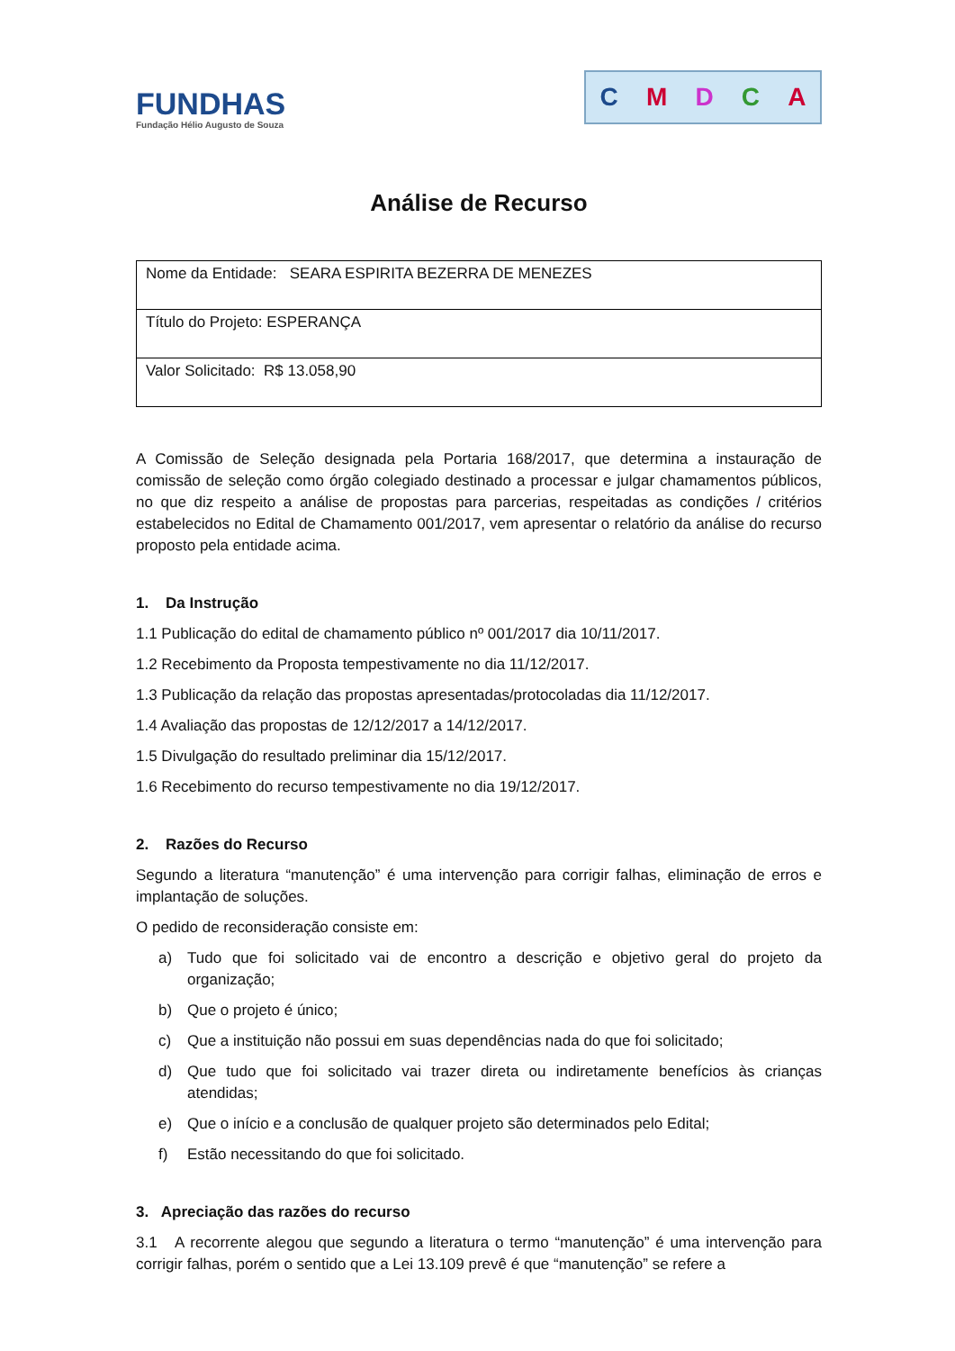FUNDHAS
Fundação Hélio Augusto de Souza
CMDCA
Análise de Recurso
| Nome da Entidade: SEARA ESPIRITA BEZERRA DE MENEZES |
| Título do Projeto: ESPERANÇA |
| Valor Solicitado: R$ 13.058,90 |
A Comissão de Seleção designada pela Portaria 168/2017, que determina a instauração de comissão de seleção como órgão colegiado destinado a processar e julgar chamamentos públicos, no que diz respeito a análise de propostas para parcerias, respeitadas as condições / critérios estabelecidos no Edital de Chamamento 001/2017, vem apresentar o relatório da análise do recurso proposto pela entidade acima.
1. Da Instrução
1.1 Publicação do edital de chamamento público nº 001/2017 dia 10/11/2017.
1.2 Recebimento da Proposta tempestivamente no dia 11/12/2017.
1.3 Publicação da relação das propostas apresentadas/protocoladas dia 11/12/2017.
1.4 Avaliação das propostas de 12/12/2017 a 14/12/2017.
1.5 Divulgação do resultado preliminar dia 15/12/2017.
1.6 Recebimento do recurso tempestivamente no dia 19/12/2017.
2. Razões do Recurso
Segundo a literatura “manutenção” é uma intervenção para corrigir falhas, eliminação de erros e implantação de soluções.
O pedido de reconsideração consiste em:
a) Tudo que foi solicitado vai de encontro a descrição e objetivo geral do projeto da organização;
b) Que o projeto é único;
c) Que a instituição não possui em suas dependências nada do que foi solicitado;
d) Que tudo que foi solicitado vai trazer direta ou indiretamente benefícios às crianças atendidas;
e) Que o início e a conclusão de qualquer projeto são determinados pelo Edital;
f) Estão necessitando do que foi solicitado.
3. Apreciação das razões do recurso
3.1 A recorrente alegou que segundo a literatura o termo “manutenção” é uma intervenção para corrigir falhas, porém o sentido que a Lei 13.109 prevê é que “manutenção” se refere a